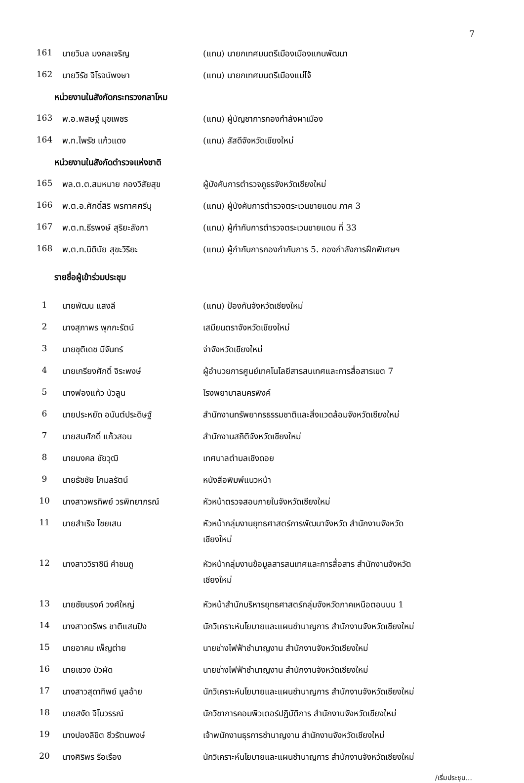7
| 161 | นายวิมล มงคลเจริญ | (แทน) นายกเทศมนตรีเมืองเมืองแกนพัฒนา |
| 162 | นายวิรัช จิโรจน์พงษา | (แทน) นายกเทศมนตรีเมืองแม่โจ้ |
| หน่วยงานในสังกัดกระทรวงกลาโหม | | |
| 163 | พ.อ.พสิษฐ์ มุขเพชร | (แทน) ผู้บัญชาการกองกำลังผาเมือง |
| 164 | พ.ท.ไพรัช แก้วแดง | (แทน) สัสดีจังหวัดเชียงใหม่ |
| หน่วยงานในสังกัดตำรวจแห่งชาติ | | |
| 165 | พล.ต.ต.สมหมาย กองวิสัยสุข | ผู้บังคับการตำรวจภูธรจังหวัดเชียงใหม่ |
| 166 | พ.ต.อ.ศักดิ์สิริ พรกาศศรีนุ | (แทน) ผู้บังคับการตำรวจตระเวนชายแดน ภาค 3 |
| 167 | พ.ต.ท.ธีรพงษ์ สุริยะลังกา | (แทน) ผู้กำกับการตำรวจตระเวนชายแดน ที่ 33 |
| 168 | พ.ต.ท.นิตินัย สุขะวิริยะ | (แทน) ผู้กำกับการกองกำกับการ 5. กองกำลังการฝึกพิเศษฯ |
| รายชื่อผู้เข้าร่วมประชุม | | |
| 1 | นายพัฒน แสงลี | (แทน) ป้องกันจังหวัดเชียงใหม่ |
| 2 | นางสุภาพร พุกกะรัตน์ | เสมียนตราจังหวัดเชียงใหม่ |
| 3 | นายชุติเดช มีจันทร์ | จ่าจังหวัดเชียงใหม่ |
| 4 | นายเกรียงศักดิ์ จิระพงษ์ | ผู้อำนวยการศูนย์เทคโนโลยีสารสนเทศและการสื่อสารเขต 7 |
| 5 | นางฟองแก้ว บัวลูน | โรงพยาบาลนครพิงค์ |
| 6 | นายประหยัด อนันต์ประดิษฐ์ | สำนักงานทรัพยากรธรรมชาติและสิ่งแวดล้อมจังหวัดเชียงใหม่ |
| 7 | นายสมศักดิ์ แก้วสอน | สำนักงานสถิติจังหวัดเชียงใหม่ |
| 8 | นายมงคล ชัยวุฒิ | เทศบาลตำบลเชิงดอย |
| 9 | นายธัชชัย โกมลรัตน์ | หนังสือพิมพ์แนวหน้า |
| 10 | นางสาวพรทิพย์ วรพิทยาภรณ์ | หัวหน้าตรวจสอบภายในจังหวัดเชียงใหม่ |
| 11 | นายสำเริง ไชยเสน | หัวหน้ากลุ่มงานยุทธศาสตร์การพัฒนาจังหวัด สำนักงานจังหวัด เชียงใหม่ |
| 12 | นางสาววิราชินี คำชมภู | หัวหน้ากลุ่มงานข้อมูลสารสนเทศและการสื่อสาร สำนักงานจังหวัด เชียงใหม่ |
| 13 | นายชัยนรงค์ วงศ์ใหญ่ | หัวหน้าสำนักบริหารยุทธศาสตร์กลุ่มจังหวัดภาคเหนือตอนบน 1 |
| 14 | นางสาวตรีพร ชาติแสนปิง | นักวิเคราะห์นโยบายและแผนชำนาญการ สำนักงานจังหวัดเชียงใหม่ |
| 15 | นายอาคม เพ็ญต่าย | นายช่างไฟฟ้าชำนาญงาน สำนักงานจังหวัดเชียงใหม่ |
| 16 | นายเชวง บัวผัด | นายช่างไฟฟ้าชำนาญงาน สำนักงานจังหวัดเชียงใหม่ |
| 17 | นางสาวสุดาทิพย์ มูลอ้าย | นักวิเคราะห์นโยบายและแผนชำนาญการ สำนักงานจังหวัดเชียงใหม่ |
| 18 | นายสงัด จิโนวรรณ์ | นักวิชาการคอมพิวเตอร์ปฏิบัติการ สำนักงานจังหวัดเชียงใหม่ |
| 19 | นางปองลิขิต ชีวรัตนพงษ์ | เจ้าพนักงานธุรการชำนาญงาน สำนักงานจังหวัดเชียงใหม่ |
| 20 | นางศิริพร รือเรือง | นักวิเคราะห์นโยบายและแผนชำนาญการ สำนักงานจังหวัดเชียงใหม่ |
/เริ่มประชุม...